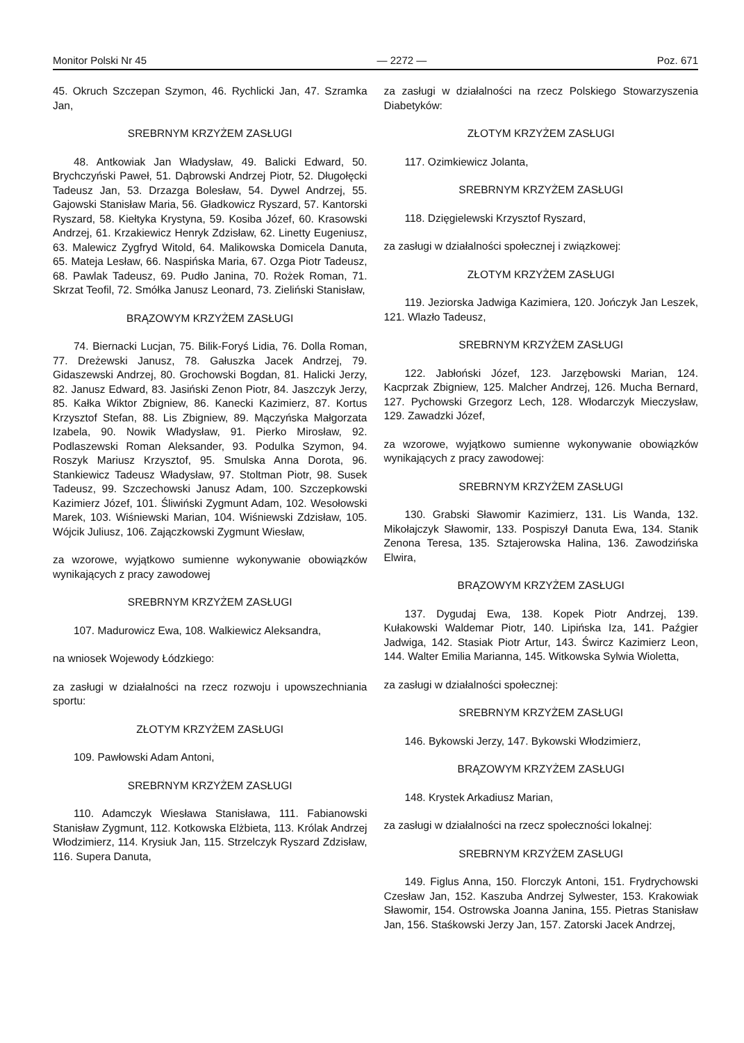Monitor Polski Nr 45 — 2272 — Poz. 671
45. Okruch Szczepan Szymon, 46. Rychlicki Jan, 47. Szramka Jan,
SREBRNYM KRZYŻEM ZASŁUGI
48. Antkowiak Jan Władysław, 49. Balicki Edward, 50. Brychczyński Paweł, 51. Dąbrowski Andrzej Piotr, 52. Długołęcki Tadeusz Jan, 53. Drzazga Bolesław, 54. Dywel Andrzej, 55. Gajowski Stanisław Maria, 56. Gładkowicz Ryszard, 57. Kantorski Ryszard, 58. Kiełtyka Krystyna, 59. Kosiba Józef, 60. Krasowski Andrzej, 61. Krzakiewicz Henryk Zdzisław, 62. Linetty Eugeniusz, 63. Malewicz Zygfryd Witold, 64. Malikowska Domicela Danuta, 65. Mateja Lesław, 66. Naspińska Maria, 67. Ozga Piotr Tadeusz, 68. Pawlak Tadeusz, 69. Pudło Janina, 70. Rożek Roman, 71. Skrzat Teofil, 72. Smółka Janusz Leonard, 73. Zieliński Stanisław,
BRĄZOWYM KRZYŻEM ZASŁUGI
74. Biernacki Lucjan, 75. Bilik-Foryś Lidia, 76. Dolla Roman, 77. Dreżewski Janusz, 78. Gałuszka Jacek Andrzej, 79. Gidaszewski Andrzej, 80. Grochowski Bogdan, 81. Halicki Jerzy, 82. Janusz Edward, 83. Jasiński Zenon Piotr, 84. Jaszczyk Jerzy, 85. Kałka Wiktor Zbigniew, 86. Kanecki Kazimierz, 87. Kortus Krzysztof Stefan, 88. Lis Zbigniew, 89. Mączyńska Małgorzata Izabela, 90. Nowik Władysław, 91. Pierko Mirosław, 92. Podlaszewski Roman Aleksander, 93. Podulka Szymon, 94. Roszyk Mariusz Krzysztof, 95. Smulska Anna Dorota, 96. Stankiewicz Tadeusz Władysław, 97. Stoltman Piotr, 98. Susek Tadeusz, 99. Szczechowski Janusz Adam, 100. Szczepkowski Kazimierz Józef, 101. Śliwiński Zygmunt Adam, 102. Wesołowski Marek, 103. Wiśniewski Marian, 104. Wiśniewski Zdzisław, 105. Wójcik Juliusz, 106. Zajączkowski Zygmunt Wiesław,
za wzorowe, wyjątkowo sumienne wykonywanie obowiązków wynikających z pracy zawodowej
SREBRNYM KRZYŻEM ZASŁUGI
107. Madurowicz Ewa, 108. Walkiewicz Aleksandra,
na wniosek Wojewody Łódzkiego:
za zasługi w działalności na rzecz rozwoju i upowszechniania sportu:
ZŁOTYM KRZYŻEM ZASŁUGI
109. Pawłowski Adam Antoni,
SREBRNYM KRZYŻEM ZASŁUGI
110. Adamczyk Wiesława Stanisława, 111. Fabianowski Stanisław Zygmunt, 112. Kotkowska Elżbieta, 113. Królak Andrzej Włodzimierz, 114. Krysiuk Jan, 115. Strzelczyk Ryszard Zdzisław, 116. Supera Danuta,
za zasługi w działalności na rzecz Polskiego Stowarzyszenia Diabetyków:
ZŁOTYM KRZYŻEM ZASŁUGI
117. Ozimkiewicz Jolanta,
SREBRNYM KRZYŻEM ZASŁUGI
118. Dzięgielewski Krzysztof Ryszard,
za zasługi w działalności społecznej i związkowej:
ZŁOTYM KRZYŻEM ZASŁUGI
119. Jeziorska Jadwiga Kazimiera, 120. Jończyk Jan Leszek, 121. Wlazło Tadeusz,
SREBRNYM KRZYŻEM ZASŁUGI
122. Jabłoński Józef, 123. Jarzębowski Marian, 124. Kacprzak Zbigniew, 125. Malcher Andrzej, 126. Mucha Bernard, 127. Pychowski Grzegorz Lech, 128. Włodarczyk Mieczysław, 129. Zawadzki Józef,
za wzorowe, wyjątkowo sumienne wykonywanie obowiązków wynikających z pracy zawodowej:
SREBRNYM KRZYŻEM ZASŁUGI
130. Grabski Sławomir Kazimierz, 131. Lis Wanda, 132. Mikołajczyk Sławomir, 133. Pospiszył Danuta Ewa, 134. Stanik Zenona Teresa, 135. Sztajerowska Halina, 136. Zawodzińska Elwira,
BRĄZOWYM KRZYŻEM ZASŁUGI
137. Dygudaj Ewa, 138. Kopek Piotr Andrzej, 139. Kułakowski Waldemar Piotr, 140. Lipińska Iza, 141. Paźgier Jadwiga, 142. Stasiak Piotr Artur, 143. Śwircz Kazimierz Leon, 144. Walter Emilia Marianna, 145. Witkowska Sylwia Wioletta,
za zasługi w działalności społecznej:
SREBRNYM KRZYŻEM ZASŁUGI
146. Bykowski Jerzy, 147. Bykowski Włodzimierz,
BRĄZOWYM KRZYŻEM ZASŁUGI
148. Krystek Arkadiusz Marian,
za zasługi w działalności na rzecz społeczności lokalnej:
SREBRNYM KRZYŻEM ZASŁUGI
149. Figlus Anna, 150. Florczyk Antoni, 151. Frydrychowski Czesław Jan, 152. Kaszuba Andrzej Sylwester, 153. Krakowiak Sławomir, 154. Ostrowska Joanna Janina, 155. Pietras Stanisław Jan, 156. Staśkowski Jerzy Jan, 157. Zatorski Jacek Andrzej,